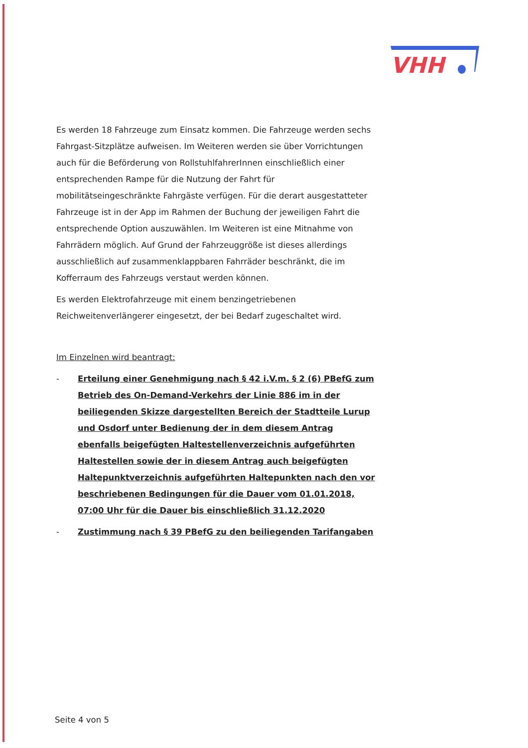VHH
Es werden 18 Fahrzeuge zum Einsatz kommen. Die Fahrzeuge werden sechs Fahrgast-Sitzplätze aufweisen. Im Weiteren werden sie über Vorrichtungen auch für die Beförderung von RollstuhlfahrerInnen einschließlich einer entsprechenden Rampe für die Nutzung der Fahrt für mobilitätseingeschränkte Fahrgäste verfügen. Für die derart ausgestatteter Fahrzeuge ist in der App im Rahmen der Buchung der jeweiligen Fahrt die entsprechende Option auszuwählen. Im Weiteren ist eine Mitnahme von Fahrrädern möglich. Auf Grund der Fahrzeuggröße ist dieses allerdings ausschließlich auf zusammenklappbaren Fahrräder beschränkt, die im Kofferraum des Fahrzeugs verstaut werden können.
Es werden Elektrofahrzeuge mit einem benzingetriebenen Reichweitenverlängerer eingesetzt, der bei Bedarf zugeschaltet wird.
Im Einzelnen wird beantragt:
- Erteilung einer Genehmigung nach § 42 i.V.m. § 2 (6) PBefG zum Betrieb des On-Demand-Verkehrs der Linie 886 im in der beiliegenden Skizze dargestellten Bereich der Stadtteile Lurup und Osdorf unter Bedienung der in dem diesem Antrag ebenfalls beigefügten Haltestellenverzeichnis aufgeführten Haltestellen sowie der in diesem Antrag auch beigefügten Haltepunktverzeichnis aufgeführten Haltepunkten nach den vor beschriebenen Bedingungen für die Dauer vom 01.01.2018, 07:00 Uhr für die Dauer bis einschließlich 31.12.2020
- Zustimmung nach § 39 PBefG zu den beiliegenden Tarifangaben
Seite 4 von 5